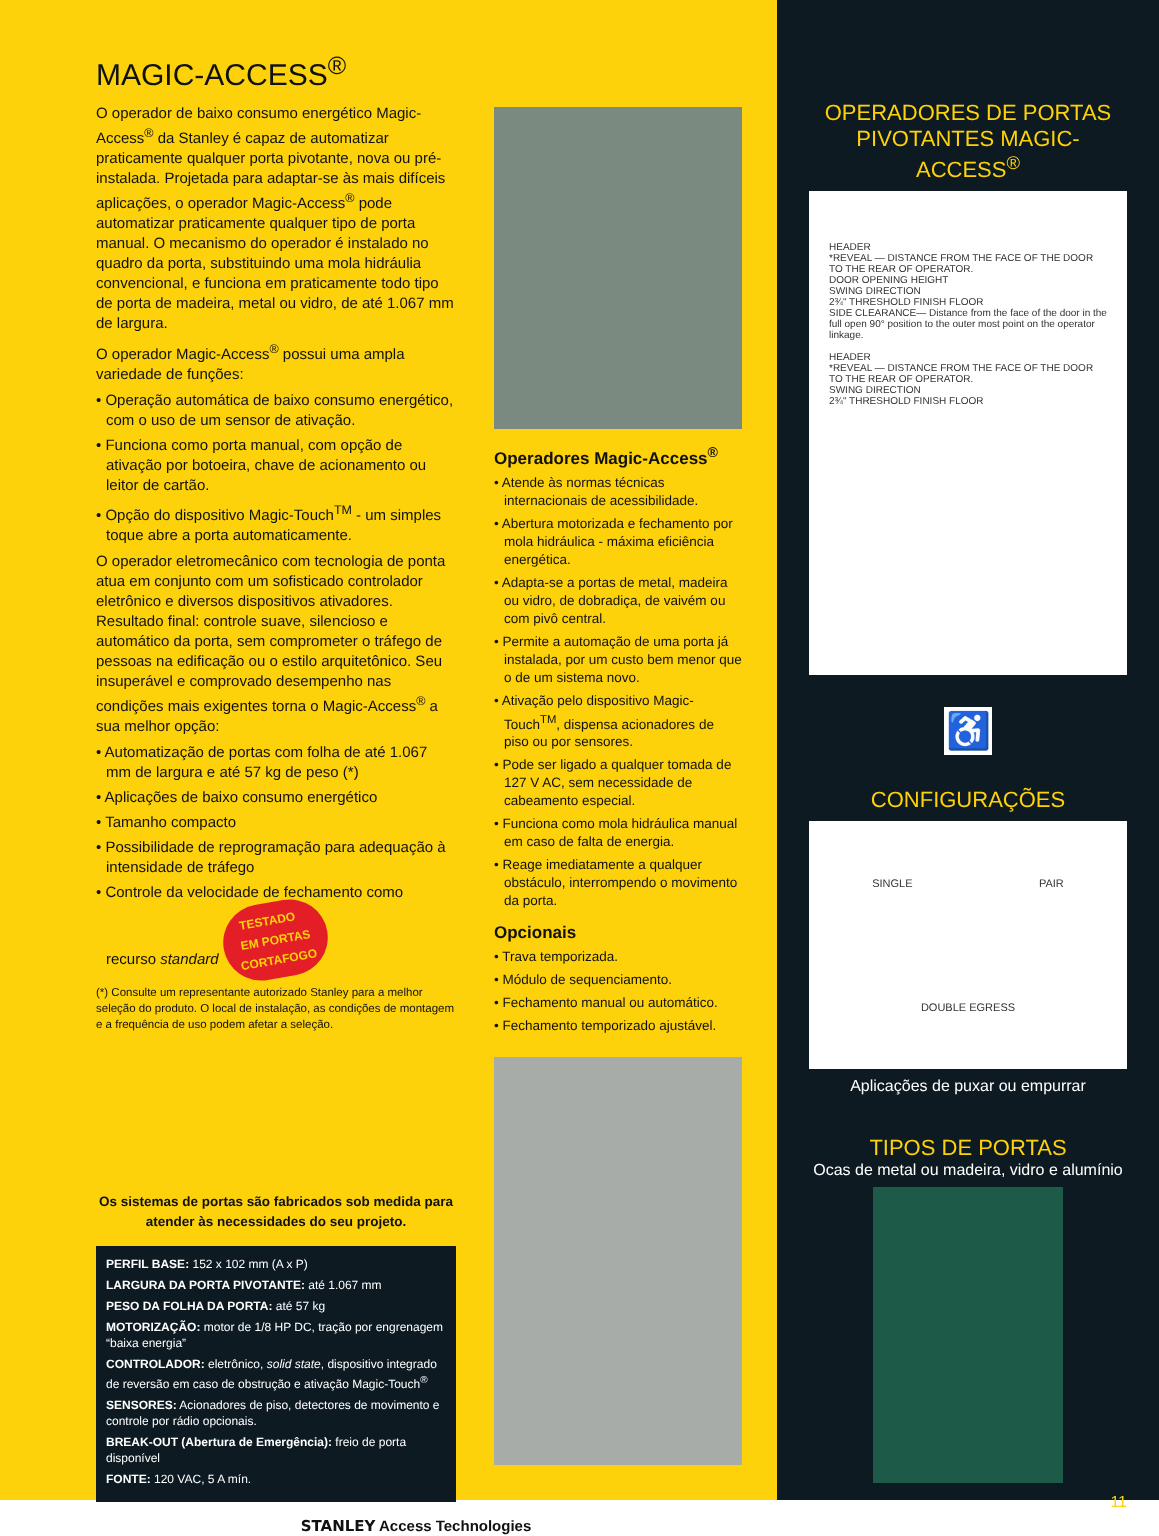MAGIC-ACCESS<sup>®</sup>
O operador de baixo consumo energético Magic-Access<sup>®</sup> da Stanley é capaz de automatizar praticamente qualquer porta pivotante, nova ou pré-instalada. Projetada para adaptar-se às mais difíceis aplicações, o operador Magic-Access<sup>®</sup> pode automatizar praticamente qualquer tipo de porta manual. O mecanismo do operador é instalado no quadro da porta, substituindo uma mola hidráulia convencional, e funciona em praticamente todo tipo de porta de madeira, metal ou vidro, de até 1.067 mm de largura.
O operador Magic-Access<sup>®</sup> possui uma ampla variedade de funções:
• Operação automática de baixo consumo energético, com o uso de um sensor de ativação.
• Funciona como porta manual, com opção de ativação por botoeira, chave de acionamento ou leitor de cartão.
• Opção do dispositivo Magic-Touch<sup>TM</sup> - um simples toque abre a porta automaticamente.
O operador eletromecânico com tecnologia de ponta atua em conjunto com um sofisticado controlador eletrônico e diversos dispositivos ativadores. Resultado final: controle suave, silencioso e automático da porta, sem comprometer o tráfego de pessoas na edificação ou o estilo arquitetônico. Seu insuperável e comprovado desempenho nas condições mais exigentes torna o Magic-Access<sup>®</sup> a sua melhor opção:
• Automatização de portas com folha de até 1.067 mm de largura e até 57 kg de peso (*)
• Aplicações de baixo consumo energético
• Tamanho compacto
• Possibilidade de reprogramação para adequação à intensidade de tráfego
• Controle da velocidade de fechamento como recurso standard TESTADO
EM PORTAS
CORTAFOGO
(*) Consulte um representante autorizado Stanley para a melhor seleção do produto. O local de instalação, as condições de montagem e a frequência de uso podem afetar a seleção.
Os sistemas de portas são fabricados sob medida para atender às necessidades do seu projeto.
PERFIL BASE: 152 x 102 mm (A x P)
LARGURA DA PORTA PIVOTANTE: até 1.067 mm
PESO DA FOLHA DA PORTA: até 57 kg
MOTORIZAÇÃO: motor de 1/8 HP DC, tração por engrenagem “baixa energia”
CONTROLADOR: eletrônico, solid state, dispositivo integrado de reversão em caso de obstrução e ativação Magic-Touch<sup>®</sup>
SENSORES: Acionadores de piso, detectores de movimento e controle por rádio opcionais.
BREAK-OUT (Abertura de Emergência): freio de porta disponível
FONTE: 120 VAC, 5 A mín.
STANLEY Access Technologies
Operadores Magic-Access<sup>®</sup>
• Atende às normas técnicas internacionais de acessibilidade.
• Abertura motorizada e fechamento por mola hidráulica - máxima eficiência energética.
• Adapta-se a portas de metal, madeira ou vidro, de dobradiça, de vaivém ou com pivô central.
• Permite a automação de uma porta já instalada, por um custo bem menor que o de um sistema novo.
• Ativação pelo dispositivo Magic-Touch<sup>TM</sup>, dispensa acionadores de piso ou por sensores.
• Pode ser ligado a qualquer tomada de 127 V AC, sem necessidade de cabeamento especial.
• Funciona como mola hidráulica manual em caso de falta de energia.
• Reage imediatamente a qualquer obstáculo, interrompendo o movimento da porta.
Opcionais
• Trava temporizada.
• Módulo de sequenciamento.
• Fechamento manual ou automático.
• Fechamento temporizado ajustável.
OPERADORES DE PORTAS PIVOTANTES MAGIC-ACCESS<sup>®</sup>
HEADER
*REVEAL — DISTANCE FROM THE FACE OF THE DOOR TO THE REAR OF OPERATOR.
DOOR OPENING HEIGHT
SWING DIRECTION
2¾" THRESHOLD FINISH FLOOR
SIDE CLEARANCE— Distance from the face of the door in the full open 90° position to the outer most point on the operator linkage.
HEADER
*REVEAL — DISTANCE FROM THE FACE OF THE DOOR TO THE REAR OF OPERATOR.
SWING DIRECTION
2¾" THRESHOLD FINISH FLOOR
♿
CONFIGURAÇÕES
SINGLE PAIR DOUBLE EGRESS
Aplicações de puxar ou empurrar
TIPOS DE PORTAS
Ocas de metal ou madeira, vidro e alumínio
11